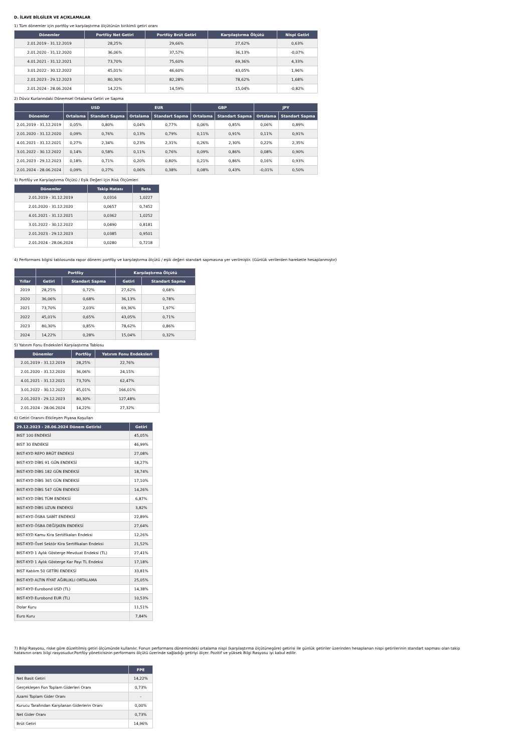D. İLAVE BİLGİLER VE AÇIKLAMALAR
1) Tüm dönemler için portföy ve karşılaştırma ölçütünün birikimli getiri oranı
| Dönemler | Portföy Net Getiri | Portföy Brüt Getiri | Karşılaştırma Ölçütü | Nispi Getiri |
| --- | --- | --- | --- | --- |
| 2.01.2019 - 31.12.2019 | 28,25% | 29,66% | 27,62% | 0,63% |
| 2.01.2020 - 31.12.2020 | 36,06% | 37,57% | 36,13% | -0,07% |
| 4.01.2021 - 31.12.2021 | 73,70% | 75,60% | 69,36% | 4,33% |
| 3.01.2022 - 30.12.2022 | 45,01% | 46,60% | 43,05% | 1,96% |
| 2.01.2023 - 29.12.2023 | 80,30% | 82,28% | 78,62% | 1,68% |
| 2.01.2024 - 28.06.2024 | 14,22% | 14,59% | 15,04% | -0,82% |
2) Döviz Kurlarındaki Dönemsel Ortalama Getiri ve Sapma
| | USD | | EUR | | GBP | | JPY | |
| --- | --- | --- | --- | --- | --- | --- | --- | --- |
| Dönemler | Ortalama | Standart Sapma | Ortalama | Standart Sapma | Ortalama | Standart Sapma | Ortalama | Standart Sapma |
| 2.01.2019 - 31.12.2019 | 0,05% | 0,80% | 0,04% | 0,77% | 0,06% | 0,85% | 0,06% | 0,89% |
| 2.01.2020 - 31.12.2020 | 0,09% | 0,76% | 0,13% | 0,79% | 0,11% | 0,91% | 0,11% | 0,91% |
| 4.01.2021 - 31.12.2021 | 0,27% | 2,34% | 0,23% | 2,31% | 0,26% | 2,30% | 0,22% | 2,35% |
| 3.01.2022 - 30.12.2022 | 0,14% | 0,58% | 0,11% | 0,76% | 0,09% | 0,86% | 0,08% | 0,90% |
| 2.01.2023 - 29.12.2023 | 0,18% | 0,71% | 0,20% | 0,80% | 0,21% | 0,86% | 0,16% | 0,93% |
| 2.01.2024 - 28.06.2024 | 0,09% | 0,27% | 0,06% | 0,38% | 0,08% | 0,43% | -0,01% | 0,50% |
3) Portföy ve Karşılaştırma Ölçütü / Eşik Değeri için Risk Ölçümleri
| Dönemler | Takip Hatası | Beta |
| --- | --- | --- |
| 2.01.2019 - 31.12.2019 | 0,0316 | 1,0227 |
| 2.01.2020 - 31.12.2020 | 0,0657 | 0,7452 |
| 4.01.2021 - 31.12.2021 | 0,0362 | 1,0252 |
| 3.01.2022 - 30.12.2022 | 0,0490 | 0,8181 |
| 2.01.2023 - 29.12.2023 | 0,0385 | 0,9501 |
| 2.01.2024 - 28.06.2024 | 0,0280 | 0,7218 |
4) Performans bilgisi tablosunda rapor dönemi portföy ve karşılaştırma ölçütü / eşik değeri standart sapmasına yer verilmiştir. (Günlük verilerden hareketle hesaplanmıştır)
| | Portföy | | Karşılaştırma Ölçütü | |
| --- | --- | --- | --- | --- |
| Yıllar | Getiri | Standart Sapma | Getiri | Standart Sapma |
| 2019 | 28,25% | 0,72% | 27,62% | 0,68% |
| 2020 | 36,06% | 0,68% | 36,13% | 0,78% |
| 2021 | 73,70% | 2,03% | 69,36% | 1,97% |
| 2022 | 45,01% | 0,65% | 43,05% | 0,71% |
| 2023 | 80,30% | 0,85% | 78,62% | 0,86% |
| 2024 | 14,22% | 0,28% | 15,04% | 0,32% |
5) Yatırım Fonu Endeksleri Karşılaştırma Tablosu
| Dönemler | Portföy | Yatırım Fonu Endeksleri |
| --- | --- | --- |
| 2.01.2019 - 31.12.2019 | 28,25% | 22,76% |
| 2.01.2020 - 31.12.2020 | 36,06% | 24,15% |
| 4.01.2021 - 31.12.2021 | 73,70% | 62,47% |
| 3.01.2022 - 30.12.2022 | 45,01% | 166,01% |
| 2.01.2023 - 29.12.2023 | 80,30% | 127,48% |
| 2.01.2024 - 28.06.2024 | 14,22% | 27,32% |
6) Getiri Oranını Etkileyen Piyasa Koşulları
| 29.12.2023 - 28.06.2024 Dönem Getirisi | Getiri |
| --- | --- |
| BIST 100 ENDEKSİ | 45,05% |
| BIST 30 ENDEKSİ | 46,99% |
| BIST-KYD REPO BRÜT ENDEKSİ | 27,08% |
| BIST-KYD DİBS 91 GÜN ENDEKSİ | 18,27% |
| BIST-KYD DİBS 182 GÜN ENDEKSİ | 18,74% |
| BIST-KYD DİBS 365 GÜN ENDEKSİ | 17,10% |
| BIST-KYD DİBS 547 GÜN ENDEKSİ | 14,26% |
| BIST-KYD DİBS TÜM ENDEKSİ | 6,87% |
| BIST-KYD DİBS UZUN ENDEKSİ | 3,82% |
| BIST-KYD ÖSBA SABİT ENDEKSİ | 22,89% |
| BIST-KYD ÖSBA DEĞİŞKEN ENDEKSİ | 27,64% |
| BIST-KYD Kamu Kira Sertifikaları Endeksi | 12,26% |
| BIST-KYD Özel Sektör Kira Sertifikaları Endeksi | 21,52% |
| BIST-KYD 1 Aylık Gösterge Mevduat Endeksi (TL) | 27,41% |
| BIST-KYD 1 Aylık Gösterge Kar Payı TL Endeksi | 17,18% |
| BIST Katılım 50 GETİRİ ENDEKSİ | 33,81% |
| BIST-KYD ALTIN FİYAT AĞIRLIKLI ORTALAMA | 25,05% |
| BIST-KYD Eurobond USD (TL) | 14,38% |
| BIST-KYD Eurobond EUR (TL) | 10,53% |
| Dolar Kuru | 11,51% |
| Euro Kuru | 7,84% |
7) Bilgi Rasyosu, riske göre düzeltilmiş getiri ölçümünde kullanılır. Fonun performans dönemindeki ortalama nispi (karşılaştırma ölçütünegöre) getirisi ile günlük getiriler üzerinden hesaplanan nispi getirilerinin standart sapması olan takip hatasının oranı bilgi rasyosudur.Portföy yöneticisinin performans ölçütü üzerinde sağladığı getiriyi ölçer. Pozitif ve yüksek Bilgi Rasyosu iyi kabul edilir.
| | FPE |
| --- | --- |
| Net Basit Getiri | 14,22% |
| Gerçekleşen Fon Toplam Giderleri Oranı | 0,73% |
| Azami Toplam Gider Oranı | - |
| Kurucu Tarafından Karşılanan Giderlerin Oranı | 0,00% |
| Net Gider Oranı | 0,73% |
| Brüt Getiri | 14,96% |